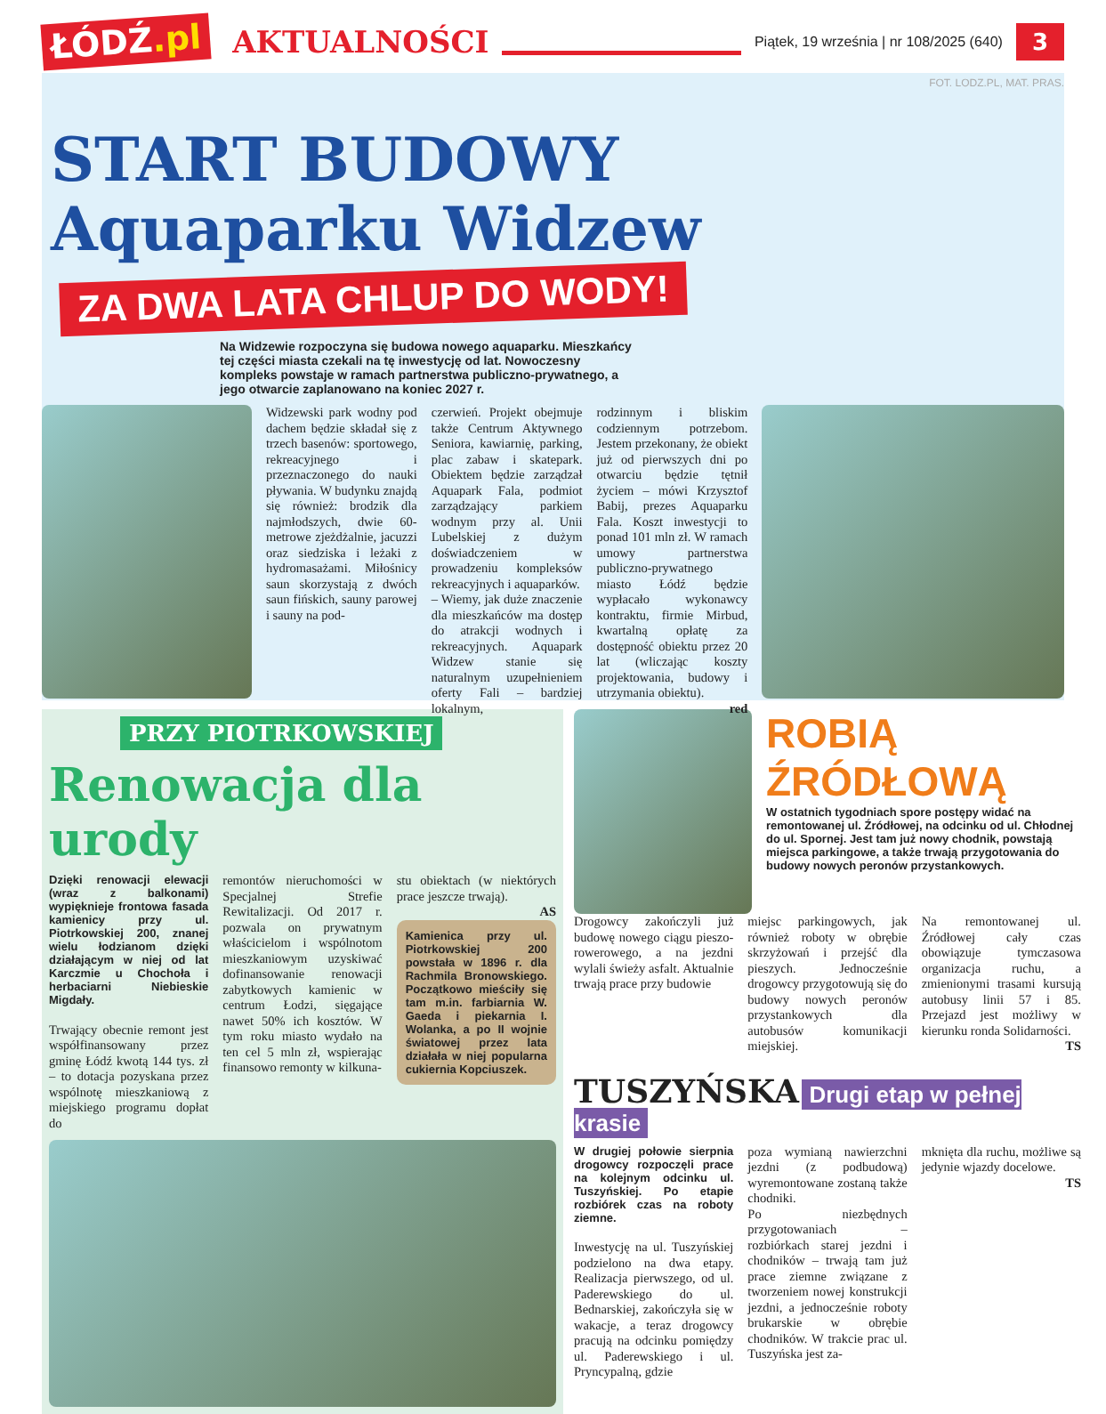ŁÓDŹ.pl
AKTUALNOŚCI
Piątek, 19 września | nr 108/2025 (640)
3
FOT. LODZ.PL, MAT. PRAS.
START BUDOWY
Aquaparku Widzew
ZA DWA LATA CHLUP DO WODY!
Na Widzewie rozpoczyna się budowa nowego aquaparku. Mieszkańcy tej części miasta czekali na tę inwestycję od lat. Nowoczesny kompleks powstaje w ramach partnerstwa publiczno-prywatnego, a jego otwarcie zaplanowano na koniec 2027 r.
Widzewski park wodny pod dachem będzie składał się z trzech basenów: sportowego, rekreacyjnego i przeznaczonego do nauki pływania. W budynku znajdą się również: brodzik dla najmłodszych, dwie 60-metrowe zjeżdżalnie, jacuzzi oraz siedziska i leżaki z hydromasażami. Miłośnicy saun skorzystają z dwóch saun fińskich, sauny parowej i sauny na pod-
czerwień. Projekt obejmuje także Centrum Aktywnego Seniora, kawiarnię, parking, plac zabaw i skatepark. Obiektem będzie zarządzał Aquapark Fala, podmiot zarządzający parkiem wodnym przy al. Unii Lubelskiej z dużym doświadczeniem w prowadzeniu kompleksów rekreacyjnych i aquaparków.
– Wiemy, jak duże znaczenie dla mieszkańców ma dostęp do atrakcji wodnych i rekreacyjnych. Aquapark Widzew stanie się naturalnym uzupełnieniem oferty Fali – bardziej lokalnym,
rodzinnym i bliskim codziennym potrzebom. Jestem przekonany, że obiekt już od pierwszych dni po otwarciu będzie tętnił życiem – mówi Krzysztof Babij, prezes Aquaparku Fala. Koszt inwestycji to ponad 101 mln zł. W ramach umowy partnerstwa publiczno-prywatnego miasto Łódź będzie wypłacało wykonawcy kontraktu, firmie Mirbud, kwartalną opłatę za dostępność obiektu przez 20 lat (wliczając koszty projektowania, budowy i utrzymania obiektu).
red
PRZY PIOTRKOWSKIEJ
Renowacja dla urody
Dzięki renowacji elewacji (wraz z balkonami) wypięknieje frontowa fasada kamienicy przy ul. Piotrkowskiej 200, znanej wielu łodzianom dzięki działającym w niej od lat Karczmie u Chochoła i herbaciarni Niebieskie Migdały.
Trwający obecnie remont jest współfinansowany przez gminę Łódź kwotą 144 tys. zł – to dotacja pozyskana przez wspólnotę mieszkaniową z miejskiego programu dopłat do
remontów nieruchomości w Specjalnej Strefie Rewitalizacji. Od 2017 r. pozwala on prywatnym właścicielom i wspólnotom mieszkaniowym uzyskiwać dofinansowanie renowacji zabytkowych kamienic w centrum Łodzi, sięgające nawet 50% ich kosztów. W tym roku miasto wydało na ten cel 5 mln zł, wspierając finansowo remonty w kilkuna-
stu obiektach (w niektórych prace jeszcze trwają).
AS
Kamienica przy ul. Piotrkowskiej 200 powstała w 1896 r. dla Rachmila Bronowskiego. Początkowo mieściły się tam m.in. farbiarnia W. Gaeda i piekarnia I. Wolanka, a po II wojnie światowej przez lata działała w niej popularna cukiernia Kopciuszek.
ROBIĄ ŹRÓDŁOWĄ
W ostatnich tygodniach spore postępy widać na remontowanej ul. Źródłowej, na odcinku od ul. Chłodnej do ul. Spornej. Jest tam już nowy chodnik, powstają miejsca parkingowe, a także trwają przygotowania do budowy nowych peronów przystankowych.
Drogowcy zakończyli już budowę nowego ciągu pieszo-rowerowego, a na jezdni wylali świeży asfalt. Aktualnie trwają prace przy budowie
miejsc parkingowych, jak również roboty w obrębie skrzyżowań i przejść dla pieszych. Jednocześnie drogowcy przygotowują się do budowy nowych peronów przystankowych dla autobusów komunikacji miejskiej.
Na remontowanej ul. Źródłowej cały czas obowiązuje tymczasowa organizacja ruchu, a zmienionymi trasami kursują autobusy linii 57 i 85. Przejazd jest możliwy w kierunku ronda Solidarności.
TS
TUSZYŃSKA Drugi etap w pełnej krasie
W drugiej połowie sierpnia drogowcy rozpoczęli prace na kolejnym odcinku ul. Tuszyńskiej. Po etapie rozbiórek czas na roboty ziemne.
Inwestycję na ul. Tuszyńskiej podzielono na dwa etapy. Realizacja pierwszego, od ul. Paderewskiego do ul. Bednarskiej, zakończyła się w wakacje, a teraz drogowcy pracują na odcinku pomiędzy ul. Paderewskiego i ul. Pryncypalną, gdzie
poza wymianą nawierzchni jezdni (z podbudową) wyremontowane zostaną także chodniki.
Po niezbędnych przygotowaniach – rozbiórkach starej jezdni i chodników – trwają tam już prace ziemne związane z tworzeniem nowej konstrukcji jezdni, a jednocześnie roboty brukarskie w obrębie chodników. W trakcie prac ul. Tuszyńska jest za-
mknięta dla ruchu, możliwe są jedynie wjazdy docelowe.
TS